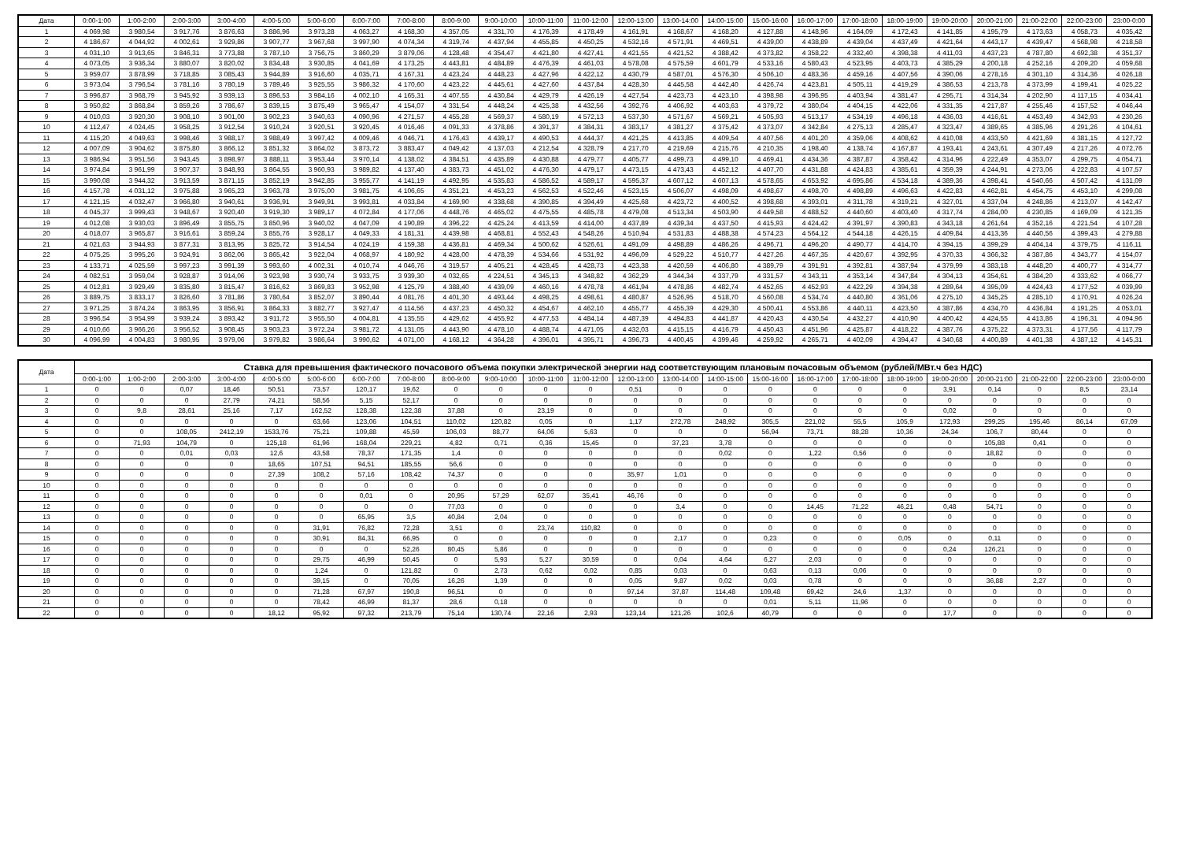| Дата | 0:00-1:00 | 1:00-2:00 | 2:00-3:00 | 3:00-4:00 | 4:00-5:00 | 5:00-6:00 | 6:00-7:00 | 7:00-8:00 | 8:00-9:00 | 9:00-10:00 | 10:00-11:00 | 11:00-12:00 | 12:00-13:00 | 13:00-14:00 | 14:00-15:00 | 15:00-16:00 | 16:00-17:00 | 17:00-18:00 | 18:00-19:00 | 19:00-20:00 | 20:00-21:00 | 21:00-22:00 | 22:00-23:00 | 23:00-0:00 |
| --- | --- | --- | --- | --- | --- | --- | --- | --- | --- | --- | --- | --- | --- | --- | --- | --- | --- | --- | --- | --- | --- | --- | --- | --- |
| 1 | 4 069,98 | 3 980,54 | 3 917,76 | 3 876,63 | 3 886,96 | 3 973,28 | 4 063,27 | 4 168,30 | 4 357,05 | 4 331,70 | 4 176,39 | 4 178,49 | 4 161,91 | 4 168,67 | 4 168,20 | 4 127,88 | 4 148,96 | 4 164,09 | 4 172,43 | 4 141,85 | 4 195,79 | 4 173,63 | 4 058,73 | 4 035,42 |
| 2 | 4 186,67 | 4 044,92 | 4 002,61 | 3 929,86 | 3 907,77 | 3 967,68 | 3 997,90 | 4 074,34 | 4 319,74 | 4 437,94 | 4 455,85 | 4 450,25 | 4 532,16 | 4 571,91 | 4 469,51 | 4 439,00 | 4 438,89 | 4 439,04 | 4 437,49 | 4 421,64 | 4 443,17 | 4 439,47 | 4 568,98 | 4 218,58 |
| 3 | 4 031,10 | 3 913,65 | 3 846,31 | 3 773,88 | 3 787,10 | 3 756,75 | 3 860,29 | 3 879,06 | 4 128,48 | 4 354,47 | 4 421,80 | 4 427,41 | 4 421,55 | 4 421,52 | 4 388,42 | 4 373,82 | 4 358,22 | 4 332,40 | 4 398,38 | 4 411,03 | 4 437,23 | 4 787,80 | 4 692,38 | 4 351,37 |
| 4 | 4 073,05 | 3 936,34 | 3 880,07 | 3 820,02 | 3 834,48 | 3 930,85 | 4 041,69 | 4 173,25 | 4 443,81 | 4 484,89 | 4 476,39 | 4 461,03 | 4 578,08 | 4 575,59 | 4 601,79 | 4 533,16 | 4 580,43 | 4 523,95 | 4 403,73 | 4 385,29 | 4 200,18 | 4 252,16 | 4 209,20 | 4 059,68 |
| 5 | 3 959,07 | 3 878,99 | 3 718,85 | 3 085,43 | 3 944,89 | 3 916,60 | 4 035,71 | 4 167,31 | 4 423,24 | 4 448,23 | 4 427,96 | 4 422,12 | 4 430,79 | 4 587,01 | 4 576,30 | 4 506,10 | 4 483,36 | 4 459,16 | 4 407,56 | 4 390,06 | 4 278,16 | 4 301,10 | 4 314,36 | 4 026,18 |
| 6 | 3 973,04 | 3 796,54 | 3 781,16 | 3 780,19 | 3 789,46 | 3 925,55 | 3 986,32 | 4 170,60 | 4 423,22 | 4 445,61 | 4 427,60 | 4 437,84 | 4 428,30 | 4 445,58 | 4 442,40 | 4 426,74 | 4 423,81 | 4 505,11 | 4 419,29 | 4 386,53 | 4 213,78 | 4 373,99 | 4 199,41 | 4 025,22 |
| 7 | 3 996,87 | 3 968,79 | 3 945,92 | 3 939,13 | 3 896,53 | 3 984,16 | 4 002,10 | 4 165,31 | 4 407,55 | 4 430,84 | 4 429,79 | 4 426,19 | 4 427,54 | 4 423,73 | 4 423,10 | 4 398,98 | 4 396,95 | 4 403,94 | 4 381,47 | 4 295,71 | 4 314,34 | 4 202,90 | 4 117,15 | 4 034,41 |
| 8 | 3 950,82 | 3 868,84 | 3 859,26 | 3 786,67 | 3 839,15 | 3 875,49 | 3 965,47 | 4 154,07 | 4 331,54 | 4 448,24 | 4 425,38 | 4 432,56 | 4 392,76 | 4 406,92 | 4 403,63 | 4 379,72 | 4 380,04 | 4 404,15 | 4 422,06 | 4 331,35 | 4 217,87 | 4 255,46 | 4 157,52 | 4 046,44 |
| 9 | 4 010,03 | 3 920,30 | 3 908,10 | 3 901,00 | 3 902,23 | 3 940,63 | 4 090,96 | 4 271,57 | 4 455,28 | 4 569,37 | 4 580,19 | 4 572,13 | 4 537,30 | 4 571,67 | 4 569,21 | 4 505,93 | 4 513,17 | 4 534,19 | 4 496,18 | 4 436,03 | 4 416,61 | 4 453,49 | 4 342,93 | 4 230,26 |
| 10 | 4 112,47 | 4 024,45 | 3 958,25 | 3 912,54 | 3 910,24 | 3 920,51 | 3 920,45 | 4 016,46 | 4 091,33 | 4 378,86 | 4 391,37 | 4 384,31 | 4 383,17 | 4 381,27 | 4 375,42 | 4 373,07 | 4 342,84 | 4 275,13 | 4 285,47 | 4 323,47 | 4 389,65 | 4 385,96 | 4 291,26 | 4 104,61 |
| 11 | 4 115,20 | 4 049,63 | 3 998,46 | 3 988,17 | 3 988,49 | 3 997,42 | 4 009,46 | 4 046,71 | 4 176,43 | 4 439,17 | 4 490,53 | 4 444,37 | 4 421,25 | 4 413,85 | 4 409,54 | 4 407,56 | 4 401,20 | 4 359,06 | 4 408,62 | 4 410,08 | 4 433,50 | 4 421,69 | 4 381,15 | 4 127,72 |
| 12 | 4 007,09 | 3 904,62 | 3 875,80 | 3 866,12 | 3 851,32 | 3 864,02 | 3 873,72 | 3 883,47 | 4 049,42 | 4 137,03 | 4 212,54 | 4 328,79 | 4 217,70 | 4 219,69 | 4 215,76 | 4 210,35 | 4 198,40 | 4 138,74 | 4 167,87 | 4 193,41 | 4 243,61 | 4 307,49 | 4 217,26 | 4 072,76 |
| 13 | 3 986,94 | 3 951,56 | 3 943,45 | 3 898,97 | 3 888,11 | 3 953,44 | 3 970,14 | 4 138,02 | 4 384,51 | 4 435,89 | 4 430,88 | 4 479,77 | 4 405,77 | 4 499,73 | 4 499,10 | 4 469,41 | 4 434,36 | 4 387,87 | 4 358,42 | 4 314,96 | 4 222,49 | 4 353,07 | 4 299,75 | 4 054,71 |
| 14 | 3 974,84 | 3 961,99 | 3 907,37 | 3 848,93 | 3 864,55 | 3 960,93 | 3 989,82 | 4 137,40 | 4 383,73 | 4 451,02 | 4 476,30 | 4 479,17 | 4 473,15 | 4 473,43 | 4 452,12 | 4 407,70 | 4 431,88 | 4 424,83 | 4 385,61 | 4 359,39 | 4 244,91 | 4 273,06 | 4 222,83 | 4 107,57 |
| 15 | 3 990,08 | 3 944,32 | 3 913,59 | 3 871,15 | 3 852,19 | 3 942,85 | 3 955,77 | 4 141,19 | 4 492,95 | 4 535,83 | 4 586,52 | 4 589,17 | 4 595,37 | 4 607,12 | 4 607,13 | 4 578,65 | 4 653,92 | 4 695,86 | 4 534,18 | 4 389,36 | 4 398,41 | 4 540,66 | 4 507,42 | 4 131,09 |
| 16 | 4 157,78 | 4 031,12 | 3 975,88 | 3 965,23 | 3 963,78 | 3 975,00 | 3 981,75 | 4 106,65 | 4 351,21 | 4 453,23 | 4 562,53 | 4 522,46 | 4 523,15 | 4 506,07 | 4 498,09 | 4 498,67 | 4 498,70 | 4 498,89 | 4 496,63 | 4 422,83 | 4 462,81 | 4 454,75 | 4 453,10 | 4 299,08 |
| 17 | 4 121,15 | 4 032,47 | 3 966,80 | 3 940,61 | 3 936,91 | 3 949,91 | 3 993,81 | 4 033,84 | 4 169,90 | 4 338,68 | 4 390,85 | 4 394,49 | 4 425,68 | 4 423,72 | 4 400,52 | 4 398,68 | 4 393,01 | 4 311,78 | 4 319,21 | 4 327,01 | 4 337,04 | 4 248,86 | 4 213,07 | 4 142,47 |
| 18 | 4 045,37 | 3 999,43 | 3 948,67 | 3 920,40 | 3 919,30 | 3 989,17 | 4 072,84 | 4 177,06 | 4 448,76 | 4 465,02 | 4 475,55 | 4 485,78 | 4 479,08 | 4 513,34 | 4 503,90 | 4 449,58 | 4 488,52 | 4 440,60 | 4 403,40 | 4 317,74 | 4 284,00 | 4 230,85 | 4 169,09 | 4 121,35 |
| 19 | 4 012,08 | 3 930,03 | 3 896,49 | 3 855,75 | 3 850,96 | 3 940,02 | 4 047,09 | 4 190,89 | 4 396,22 | 4 425,24 | 4 413,59 | 4 414,00 | 4 437,89 | 4 439,34 | 4 437,50 | 4 415,93 | 4 424,42 | 4 391,97 | 4 390,83 | 4 343,18 | 4 261,64 | 4 352,16 | 4 221,54 | 4 107,28 |
| 20 | 4 018,07 | 3 965,87 | 3 916,61 | 3 859,24 | 3 855,76 | 3 928,17 | 4 049,33 | 4 181,31 | 4 439,98 | 4 468,81 | 4 552,43 | 4 548,26 | 4 510,94 | 4 531,83 | 4 488,38 | 4 574,23 | 4 564,12 | 4 544,18 | 4 426,15 | 4 409,84 | 4 413,36 | 4 440,56 | 4 399,43 | 4 279,88 |
| 21 | 4 021,63 | 3 944,93 | 3 877,31 | 3 813,95 | 3 825,72 | 3 914,54 | 4 024,19 | 4 159,38 | 4 436,81 | 4 469,34 | 4 500,62 | 4 526,61 | 4 491,09 | 4 498,89 | 4 486,26 | 4 496,71 | 4 496,20 | 4 490,77 | 4 414,70 | 4 394,15 | 4 399,29 | 4 404,14 | 4 379,75 | 4 116,11 |
| 22 | 4 075,25 | 3 995,26 | 3 924,91 | 3 862,06 | 3 865,42 | 3 922,04 | 4 068,97 | 4 180,92 | 4 428,00 | 4 478,39 | 4 534,66 | 4 531,92 | 4 496,09 | 4 529,22 | 4 510,77 | 4 427,26 | 4 467,35 | 4 420,67 | 4 392,95 | 4 370,33 | 4 366,32 | 4 387,86 | 4 343,77 | 4 154,07 |
| 23 | 4 133,71 | 4 025,59 | 3 997,23 | 3 991,39 | 3 993,60 | 4 002,31 | 4 010,74 | 4 046,76 | 4 319,57 | 4 405,21 | 4 428,45 | 4 428,73 | 4 423,38 | 4 420,59 | 4 406,80 | 4 389,79 | 4 391,91 | 4 392,81 | 4 387,94 | 4 379,99 | 4 383,18 | 4 448,20 | 4 400,77 | 4 314,77 |
| 24 | 4 082,51 | 3 959,04 | 3 928,87 | 3 914,06 | 3 923,98 | 3 930,74 | 3 933,75 | 3 939,30 | 4 032,65 | 4 224,51 | 4 345,13 | 4 348,82 | 4 362,29 | 4 344,34 | 4 337,79 | 4 331,57 | 4 343,11 | 4 353,14 | 4 347,84 | 4 304,13 | 4 354,61 | 4 384,20 | 4 333,62 | 4 066,77 |
| 25 | 4 012,81 | 3 929,49 | 3 835,80 | 3 815,47 | 3 816,62 | 3 869,83 | 3 952,98 | 4 125,79 | 4 388,40 | 4 439,09 | 4 460,16 | 4 478,78 | 4 461,94 | 4 478,86 | 4 482,74 | 4 452,65 | 4 452,93 | 4 422,29 | 4 394,38 | 4 289,64 | 4 395,09 | 4 424,43 | 4 177,52 | 4 039,99 |
| 26 | 3 889,75 | 3 833,17 | 3 826,60 | 3 781,86 | 3 780,64 | 3 852,07 | 3 890,44 | 4 081,76 | 4 401,30 | 4 493,44 | 4 498,25 | 4 498,61 | 4 480,87 | 4 526,95 | 4 518,70 | 4 560,08 | 4 534,74 | 4 440,80 | 4 361,06 | 4 275,10 | 4 345,25 | 4 285,10 | 4 170,91 | 4 026,24 |
| 27 | 3 971,25 | 3 874,24 | 3 863,95 | 3 856,91 | 3 864,33 | 3 882,77 | 3 927,47 | 4 114,56 | 4 437,23 | 4 450,32 | 4 454,67 | 4 462,10 | 4 455,77 | 4 455,39 | 4 429,30 | 4 500,41 | 4 553,86 | 4 440,11 | 4 423,50 | 4 387,86 | 4 434,70 | 4 436,84 | 4 191,25 | 4 053,01 |
| 28 | 3 996,54 | 3 954,99 | 3 939,24 | 3 893,42 | 3 911,72 | 3 955,50 | 4 004,81 | 4 135,55 | 4 429,62 | 4 455,92 | 4 477,53 | 4 484,14 | 4 487,39 | 4 494,83 | 4 441,87 | 4 420,43 | 4 430,54 | 4 432,27 | 4 410,90 | 4 400,42 | 4 424,55 | 4 413,86 | 4 196,31 | 4 094,96 |
| 29 | 4 010,66 | 3 966,26 | 3 956,52 | 3 908,45 | 3 903,23 | 3 972,24 | 3 981,72 | 4 131,05 | 4 443,90 | 4 478,10 | 4 488,74 | 4 471,05 | 4 432,03 | 4 415,15 | 4 416,79 | 4 450,43 | 4 451,96 | 4 425,87 | 4 418,22 | 4 387,76 | 4 375,22 | 4 373,31 | 4 177,56 | 4 117,79 |
| 30 | 4 096,99 | 4 004,83 | 3 980,95 | 3 979,06 | 3 979,82 | 3 986,64 | 3 990,62 | 4 071,00 | 4 168,12 | 4 364,28 | 4 396,01 | 4 395,71 | 4 396,73 | 4 400,45 | 4 399,46 | 4 259,92 | 4 265,71 | 4 402,09 | 4 394,47 | 4 340,68 | 4 400,89 | 4 401,38 | 4 387,12 | 4 145,31 |
| Дата | Ставка для превышения фактического почасового объема покупки электрической энергии над соответствующим плановым почасовым объемом (рублей/МВт.ч без НДС) | | | | | | | | | | | | | | | | | | | | | | | |
| --- | --- | --- | --- | --- | --- | --- | --- | --- | --- | --- | --- | --- | --- | --- | --- | --- | --- | --- | --- | --- | --- | --- | --- | --- |
| | 0:00-1:00 | 1:00-2:00 | 2:00-3:00 | 3:00-4:00 | 4:00-5:00 | 5:00-6:00 | 6:00-7:00 | 7:00-8:00 | 8:00-9:00 | 9:00-10:00 | 10:00-11:00 | 11:00-12:00 | 12:00-13:00 | 13:00-14:00 | 14:00-15:00 | 15:00-16:00 | 16:00-17:00 | 17:00-18:00 | 18:00-19:00 | 19:00-20:00 | 20:00-21:00 | 21:00-22:00 | 22:00-23:00 | 23:00-0:00 |
| 1 | 0 | 0 | 0,07 | 18,46 | 50,51 | 73,57 | 120,17 | 19,62 | 0 | 0 | 0 | 0 | 0,51 | 0 | 0 | 0 | 0 | 0 | 0 | 3,91 | 0,14 | 0 | 8,5 | 23,14 |
| 2 | 0 | 0 | 0 | 27,79 | 74,21 | 58,56 | 5,15 | 52,17 | 0 | 0 | 0 | 0 | 0 | 0 | 0 | 0 | 0 | 0 | 0 | 0 | 0 | 0 | 0 | 0 |
| 3 | 0 | 9,8 | 28,61 | 25,16 | 7,17 | 162,52 | 128,38 | 122,38 | 37,88 | 0 | 23,19 | 0 | 0 | 0 | 0 | 0 | 0 | 0 | 0 | 0,02 | 0 | 0 | 0 | 0 |
| 4 | 0 | 0 | 0 | 0 | 0 | 63,66 | 123,06 | 104,51 | 110,02 | 120,82 | 0,05 | 0 | 1,17 | 272,78 | 248,92 | 305,5 | 221,02 | 55,5 | 105,9 | 172,93 | 299,25 | 195,46 | 86,14 | 67,09 |
| 5 | 0 | 0 | 108,05 | 2412,19 | 1533,76 | 75,21 | 109,88 | 45,59 | 106,03 | 88,77 | 64,06 | 5,63 | 0 | 0 | 0 | 56,94 | 73,71 | 88,28 | 10,36 | 24,34 | 106,7 | 80,44 | 0 | 0 |
| 6 | 0 | 71,93 | 104,79 | 0 | 125,18 | 61,96 | 168,04 | 229,21 | 4,82 | 0,71 | 0,36 | 15,45 | 0 | 37,23 | 3,78 | 0 | 0 | 0 | 0 | 0 | 105,88 | 0,41 | 0 | 0 |
| 7 | 0 | 0 | 0,01 | 0,03 | 12,6 | 43,58 | 78,37 | 171,35 | 1,4 | 0 | 0 | 0 | 0 | 0 | 0,02 | 0 | 1,22 | 0,56 | 0 | 0 | 18,82 | 0 | 0 | 0 |
| 8 | 0 | 0 | 0 | 0 | 18,65 | 107,51 | 94,51 | 185,55 | 56,6 | 0 | 0 | 0 | 0 | 0 | 0 | 0 | 0 | 0 | 0 | 0 | 0 | 0 | 0 | 0 |
| 9 | 0 | 0 | 0 | 0 | 27,39 | 108,2 | 57,16 | 108,42 | 74,37 | 0 | 0 | 0 | 35,97 | 1,01 | 0 | 0 | 0 | 0 | 0 | 0 | 0 | 0 | 0 | 0 |
| 10 | 0 | 0 | 0 | 0 | 0 | 0 | 0 | 0 | 0 | 0 | 0 | 0 | 0 | 0 | 0 | 0 | 0 | 0 | 0 | 0 | 0 | 0 | 0 | 0 |
| 11 | 0 | 0 | 0 | 0 | 0 | 0 | 0,01 | 0 | 20,95 | 57,29 | 62,07 | 35,41 | 46,76 | 0 | 0 | 0 | 0 | 0 | 0 | 0 | 0 | 0 | 0 | 0 |
| 12 | 0 | 0 | 0 | 0 | 0 | 0 | 0 | 0 | 77,03 | 0 | 0 | 0 | 0 | 3,4 | 0 | 0 | 14,45 | 71,22 | 46,21 | 0,48 | 54,71 | 0 | 0 | 0 |
| 13 | 0 | 0 | 0 | 0 | 0 | 0 | 65,95 | 3,5 | 40,84 | 2,04 | 0 | 0 | 0 | 0 | 0 | 0 | 0 | 0 | 0 | 0 | 0 | 0 | 0 | 0 |
| 14 | 0 | 0 | 0 | 0 | 0 | 31,91 | 76,82 | 72,28 | 3,51 | 0 | 23,74 | 110,82 | 0 | 0 | 0 | 0 | 0 | 0 | 0 | 0 | 0 | 0 | 0 | 0 |
| 15 | 0 | 0 | 0 | 0 | 0 | 30,91 | 84,31 | 66,95 | 0 | 0 | 0 | 0 | 0 | 2,17 | 0 | 0,23 | 0 | 0 | 0,05 | 0 | 0,11 | 0 | 0 | 0 |
| 16 | 0 | 0 | 0 | 0 | 0 | 0 | 0 | 52,26 | 80,45 | 5,86 | 0 | 0 | 0 | 0 | 0 | 0 | 0 | 0 | 0 | 0,24 | 126,21 | 0 | 0 | 0 |
| 17 | 0 | 0 | 0 | 0 | 0 | 29,75 | 46,99 | 50,45 | 0 | 5,93 | 5,27 | 30,59 | 0 | 0,04 | 4,64 | 6,27 | 2,03 | 0 | 0 | 0 | 0 | 0 | 0 | 0 |
| 18 | 0 | 0 | 0 | 0 | 0 | 1,24 | 0 | 121,82 | 0 | 2,73 | 0,62 | 0,02 | 0,85 | 0,03 | 0 | 0,63 | 0,13 | 0,06 | 0 | 0 | 0 | 0 | 0 | 0 |
| 19 | 0 | 0 | 0 | 0 | 0 | 39,15 | 0 | 70,05 | 16,26 | 1,39 | 0 | 0 | 0,05 | 9,87 | 0,02 | 0,03 | 0,78 | 0 | 0 | 0 | 36,88 | 2,27 | 0 | 0 |
| 20 | 0 | 0 | 0 | 0 | 0 | 71,28 | 67,97 | 190,8 | 96,51 | 0 | 0 | 0 | 97,14 | 37,87 | 114,48 | 109,48 | 69,42 | 24,6 | 1,37 | 0 | 0 | 0 | 0 | 0 |
| 21 | 0 | 0 | 0 | 0 | 0 | 78,42 | 46,99 | 81,37 | 28,6 | 0,18 | 0 | 0 | 0 | 0 | 0 | 0,01 | 5,11 | 11,96 | 0 | 0 | 0 | 0 | 0 | 0 |
| 22 | 0 | 0 | 0 | 0 | 18,12 | 95,92 | 97,32 | 213,79 | 75,14 | 130,74 | 22,16 | 2,93 | 123,14 | 121,26 | 102,6 | 40,79 | 0 | 0 | 0 | 17,7 | 0 | 0 | 0 | 0 |